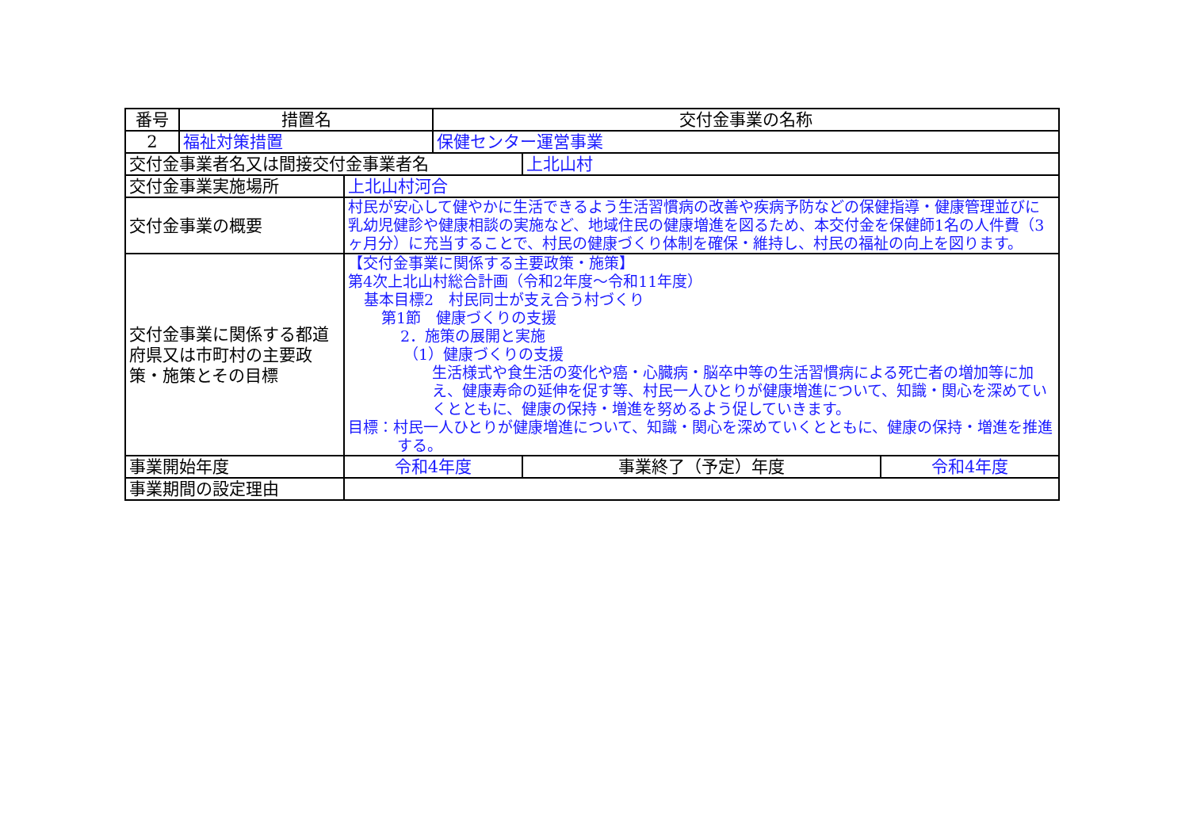| 番号 | 措置名 | | 交付金事業の名称 | | |
| --- | --- | --- | --- | --- | --- |
| 2 | 福祉対策措置 | | 保健センター運営事業 | | |
| 交付金事業者名又は間接交付金事業者名 | | | | 上北山村 | |
| 交付金事業実施場所 | | 上北山村河合 | | | |
| 交付金事業の概要 | | 村民が安心して健やかに生活できるよう生活習慣病の改善や疾病予防などの保健指導・健康管理並びに乳幼児健診や健康相談の実施など、地域住民の健康増進を図るため、本交付金を保健師1名の人件費（3ヶ月分）に充当することで、村民の健康づくり体制を確保・維持し、村民の福祉の向上を図ります。 | | | |
| 交付金事業に関係する都道府県又は市町村の主要政策・施策とその目標 | | 【交付金事業に関係する主要政策・施策】 第4次上北山村総合計画（令和2年度～令和11年度） 基本目標2 村民同士が支え合う村づくり 第1節 健康づくりの支援 2．施策の展開と実施 （1）健康づくりの支援 生活様式や食生活の変化や癌・心臓病・脳卒中等の生活習慣病による死亡者の増加等に加え、健康寿命の延伸を促す等、村民一人ひとりが健康増進について、知識・関心を深めていくとともに、健康の保持・増進を努めるよう促していきます。 目標：村民一人ひとりが健康増進について、知識・関心を深めていくとともに、健康の保持・増進を推進する。 | | | |
| 事業開始年度 | | 令和4年度 | | 事業終了（予定）年度 | 令和4年度 |
| 事業期間の設定理由 | | | | | |